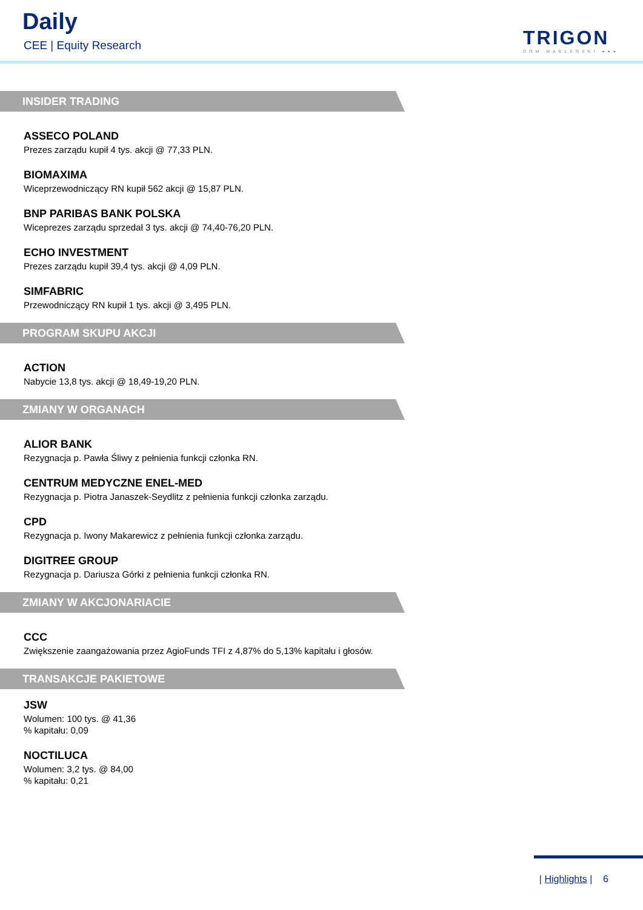Daily
CEE | Equity Research TRIGON
DOM MAKLERSKI ●●●
INSIDER TRADING
ASSECO POLAND
Prezes zarządu kupił 4 tys. akcji @ 77,33 PLN.
BIOMAXIMA
Wiceprzewodniczący RN kupił 562 akcji @ 15,87 PLN.
BNP PARIBAS BANK POLSKA
Wiceprezes zarządu sprzedał 3 tys. akcji @ 74,40-76,20 PLN.
ECHO INVESTMENT
Prezes zarządu kupił 39,4 tys. akcji @ 4,09 PLN.
SIMFABRIC
Przewodniczący RN kupił 1 tys. akcji @ 3,495 PLN.
PROGRAM SKUPU AKCJI
ACTION
Nabycie 13,8 tys. akcji @ 18,49-19,20 PLN.
ZMIANY W ORGANACH
ALIOR BANK
Rezygnacja p. Pawła Śliwy z pełnienia funkcji członka RN.
CENTRUM MEDYCZNE ENEL-MED
Rezygnacja p. Piotra Janaszek-Seydlitz z pełnienia funkcji członka zarządu.
CPD
Rezygnacja p. Iwony Makarewicz z pełnienia funkcji członka zarządu.
DIGITREE GROUP
Rezygnacja p. Dariusza Górki z pełnienia funkcji członka RN.
ZMIANY W AKCJONARIACIE
CCC
Zwiększenie zaangażowania przez AgioFunds TFI z 4,87% do 5,13% kapitału i głosów.
TRANSAKCJE PAKIETOWE
JSW
Wolumen: 100 tys. @ 41,36
% kapitału: 0,09
NOCTILUCA
Wolumen: 3,2 tys. @ 84,00
% kapitału: 0,21
| Highlights | 6